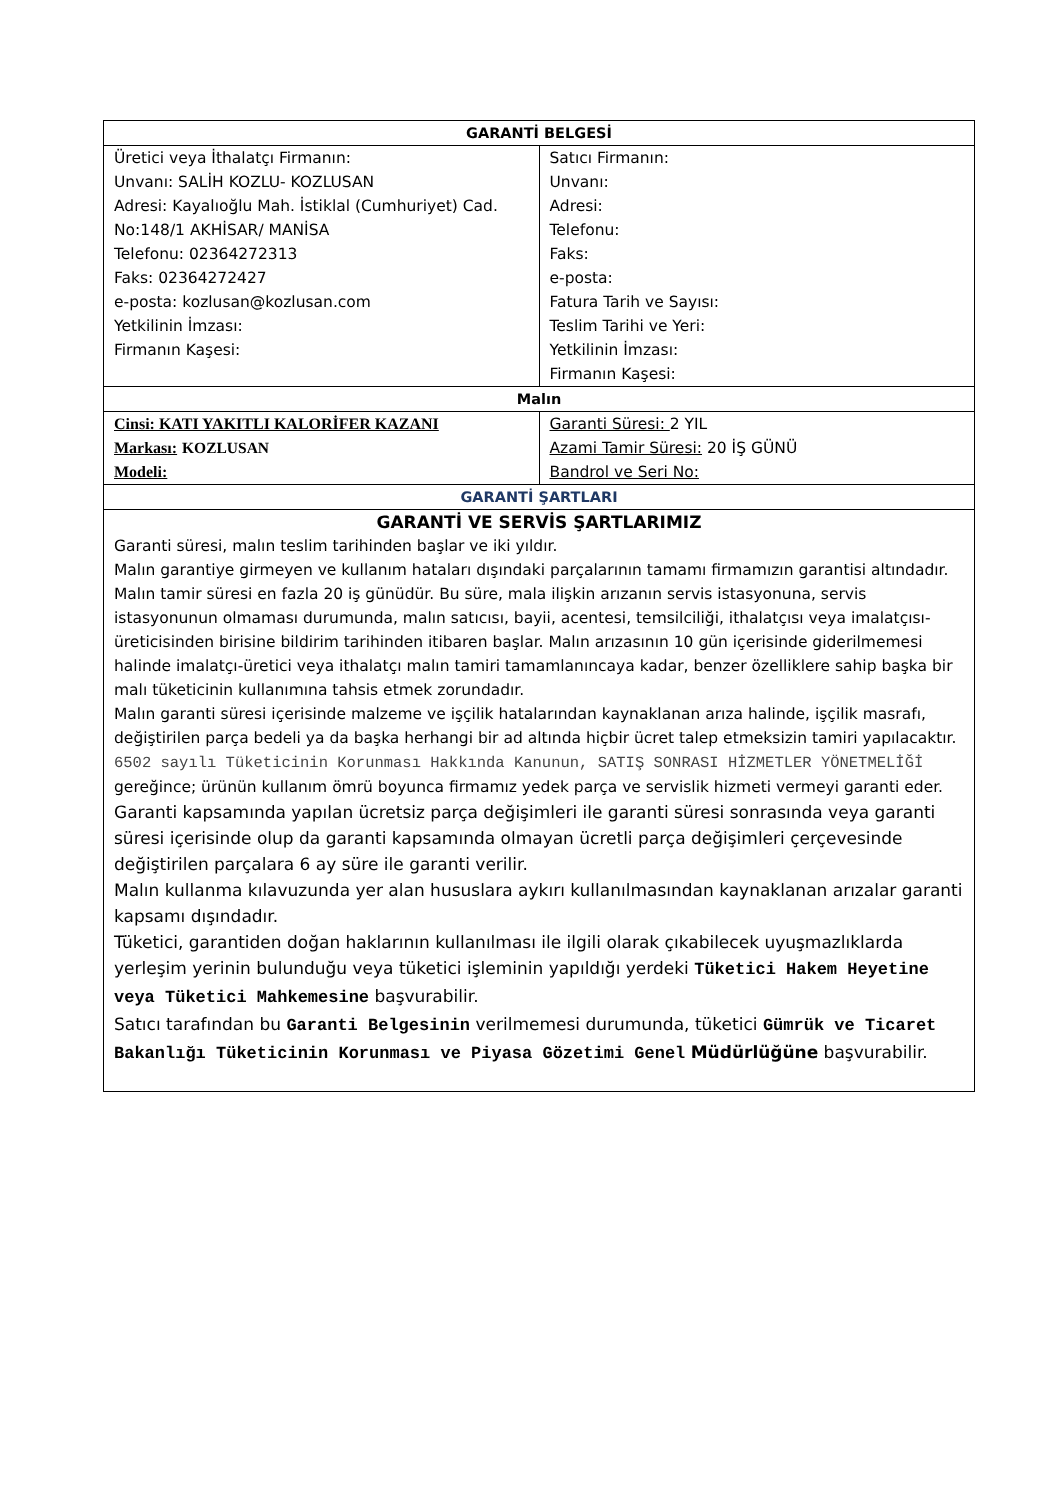| GARANTİ BELGESİ | |
| --- | --- |
| Üretici veya İthalatçı Firmanın: Unvanı: SALİH KOZLU- KOZLUSAN Adresi: Kayalıoğlu Mah. İstiklal (Cumhuriyet) Cad. No:148/1 AKHİSAR/ MANİSA Telefonu: 02364272313 Faks: 02364272427 e-posta: kozlusan@kozlusan.com Yetkilinin İmzası: Firmanın Kaşesi: | Satıcı Firmanın: Unvanı: Adresi: Telefonu: Faks: e-posta: Fatura Tarih ve Sayısı: Teslim Tarihi ve Yeri: Yetkilinin İmzası: Firmanın Kaşesi: |
| Malın | |
| Cinsi: KATI YAKITLI KALORİFER KAZANI Markası: KOZLUSAN Modeli: | Garanti Süresi: 2 YIL Azami Tamir Süresi: 20 İŞ GÜNÜ Bandrol ve Seri No: |
| GARANTİ ŞARTLARI | |
| GARANTİ VE SERVİS ŞARTLARIMIZ Garanti süresi, malın teslim tarihinden başlar ve iki yıldır. Malın garantiye girmeyen ve kullanım hataları dışındaki parçalarının tamamı firmamızın garantisi altındadır. Malın tamir süresi en fazla 20 iş günüdür. Bu süre, mala ilişkin arızanın servis istasyonuna, servis istasyonunun olmaması durumunda, malın satıcısı, bayii, acentesi, temsilciliği, ithalatçısı veya imalatçısı-üreticisinden birisine bildirim tarihinden itibaren başlar. Malın arızasının 10 gün içerisinde giderilmemesi halinde imalatçı-üretici veya ithalatçı malın tamiri tamamlanıncaya kadar, benzer özelliklere sahip başka bir malı tüketicinin kullanımına tahsis etmek zorundadır. Malın garanti süresi içerisinde malzeme ve işçilik hatalarından kaynaklanan arıza halinde, işçilik masrafı, değiştirilen parça bedeli ya da başka herhangi bir ad altında hiçbir ücret talep etmeksizin tamiri yapılacaktır. 6502 sayılı Tüketicinin Korunması Hakkında Kanunun, SATIŞ SONRASI HİZMETLER YÖNETMELİĞİ gereğince; ürünün kullanım ömrü boyunca firmamız yedek parça ve servislik hizmeti vermeyi garanti eder. Garanti kapsamında yapılan ücretsiz parça değişimleri ile garanti süresi sonrasında veya garanti süresi içerisinde olup da garanti kapsamında olmayan ücretli parça değişimleri çerçevesinde değiştirilen parçalara 6 ay süre ile garanti verilir. Malın kullanma kılavuzunda yer alan hususlara aykırı kullanılmasından kaynaklanan arızalar garanti kapsamı dışındadır. Tüketici, garantiden doğan haklarının kullanılması ile ilgili olarak çıkabilecek uyuşmazlıklarda yerleşim yerinin bulunduğu veya tüketici işleminin yapıldığı yerdeki Tüketici Hakem Heyetine veya Tüketici Mahkemesine başvurabilir. Satıcı tarafından bu Garanti Belgesinin verilmemesi durumunda, tüketici Gümrük ve Ticaret Bakanlığı Tüketicinin Korunması ve Piyasa Gözetimi Genel Müdürlüğüne başvurabilir. | |